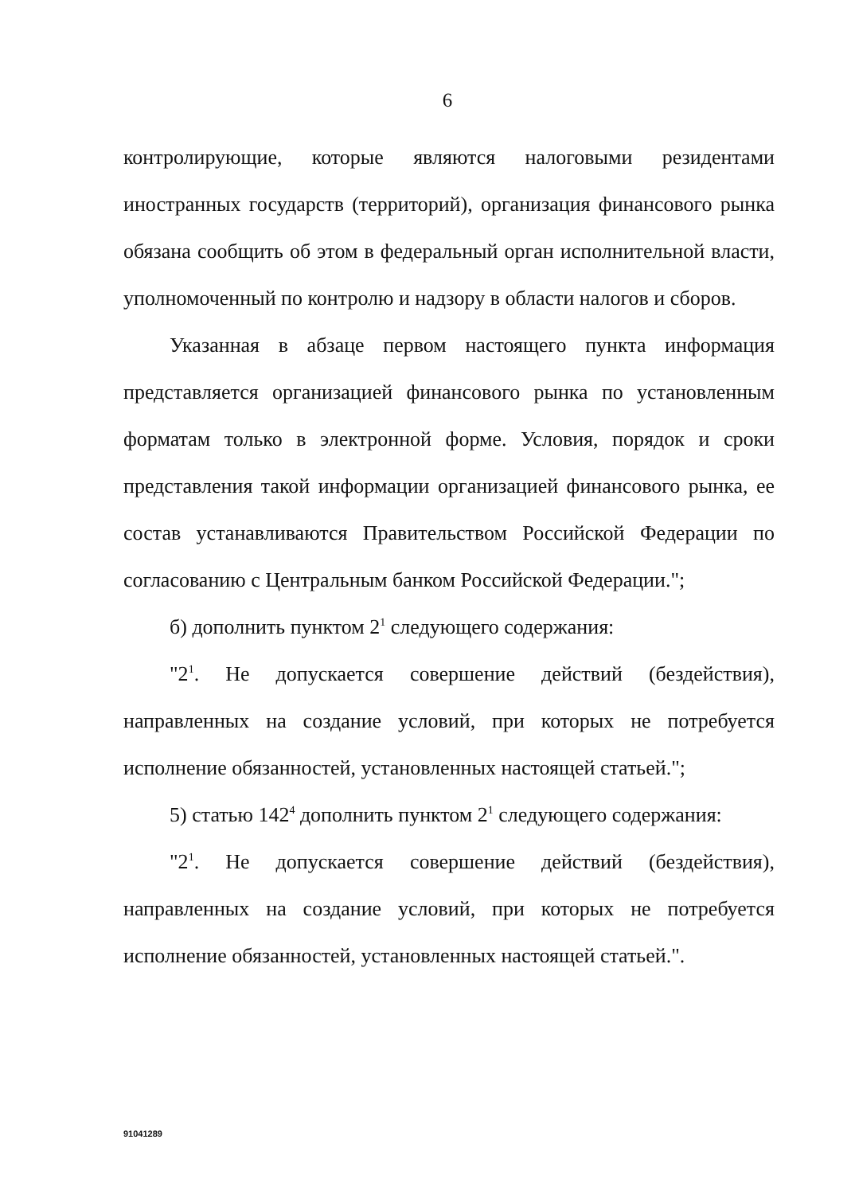6
контролирующие, которые являются налоговыми резидентами иностранных государств (территорий), организация финансового рынка обязана сообщить об этом в федеральный орган исполнительной власти, уполномоченный по контролю и надзору в области налогов и сборов.
Указанная в абзаце первом настоящего пункта информация представляется организацией финансового рынка по установленным форматам только в электронной форме. Условия, порядок и сроки представления такой информации организацией финансового рынка, ее состав устанавливаются Правительством Российской Федерации по согласованию с Центральным банком Российской Федерации.";
б) дополнить пунктом 2<sup>1</sup> следующего содержания:
"2<sup>1</sup>. Не допускается совершение действий (бездействия), направленных на создание условий, при которых не потребуется исполнение обязанностей, установленных настоящей статьей.";
5) статью 142<sup>4</sup> дополнить пунктом 2<sup>1</sup> следующего содержания:
"2<sup>1</sup>. Не допускается совершение действий (бездействия), направленных на создание условий, при которых не потребуется исполнение обязанностей, установленных настоящей статьей.".
91041289